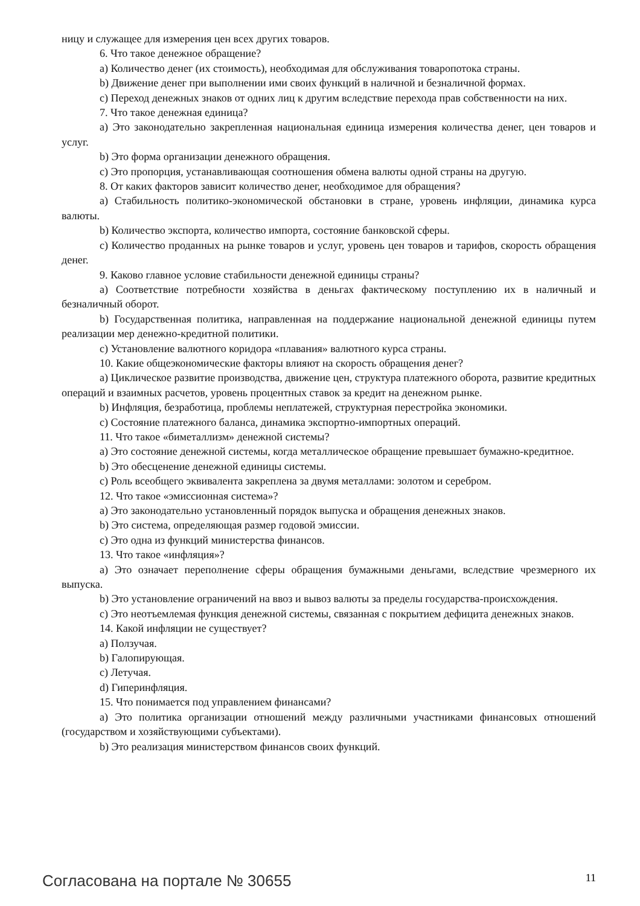ницу и служащее для измерения цен всех других товаров.
6. Что такое денежное обращение?
a) Количество денег (их стоимость), необходимая для обслуживания товаропотока страны.
b) Движение денег при выполнении ими своих функций в наличной и безналичной формах.
c) Переход денежных знаков от одних лиц к другим вследствие перехода прав собственности на них.
7. Что такое денежная единица?
a) Это законодательно закрепленная национальная единица измерения количества денег, цен товаров и услуг.
b) Это форма организации денежного обращения.
c) Это пропорция, устанавливающая соотношения обмена валюты одной страны на другую.
8. От каких факторов зависит количество денег, необходимое для обращения?
a) Стабильность политико-экономической обстановки в стране, уровень инфляции, динамика курса валюты.
b) Количество экспорта, количество импорта, состояние банковской сферы.
c) Количество проданных на рынке товаров и услуг, уровень цен товаров и тарифов, скорость обращения денег.
9. Каково главное условие стабильности денежной единицы страны?
a) Соответствие потребности хозяйства в деньгах фактическому поступлению их в наличный и безналичный оборот.
b) Государственная политика, направленная на поддержание национальной денежной единицы путем реализации мер денежно-кредитной политики.
c) Установление валютного коридора «плавания» валютного курса страны.
10. Какие общеэкономические факторы влияют на скорость обращения денег?
a) Циклическое развитие производства, движение цен, структура платежного оборота, развитие кредитных операций и взаимных расчетов, уровень процентных ставок за кредит на денежном рынке.
b) Инфляция, безработица, проблемы неплатежей, структурная перестройка экономики.
c) Состояние платежного баланса, динамика экспортно-импортных операций.
11. Что такое «биметаллизм» денежной системы?
a) Это состояние денежной системы, когда металлическое обращение превышает бумажно-кредитное.
b) Это обесценение денежной единицы системы.
c) Роль всеобщего эквивалента закреплена за двумя металлами: золотом и серебром.
12. Что такое «эмиссионная система»?
a) Это законодательно установленный порядок выпуска и обращения денежных знаков.
b) Это система, определяющая размер годовой эмиссии.
c) Это одна из функций министерства финансов.
13. Что такое «инфляция»?
a) Это означает переполнение сферы обращения бумажными деньгами, вследствие чрезмерного их выпуска.
b) Это установление ограничений на ввоз и вывоз валюты за пределы государства-происхождения.
c) Это неотъемлемая функция денежной системы, связанная с покрытием дефицита денежных знаков.
14. Какой инфляции не существует?
a) Ползучая.
b) Галопирующая.
c) Летучая.
d) Гиперинфляция.
15. Что понимается под управлением финансами?
a) Это политика организации отношений между различными участниками финансовых отношений (государством и хозяйствующими субъектами).
b) Это реализация министерством финансов своих функций.
Согласована на портале № 30655 11